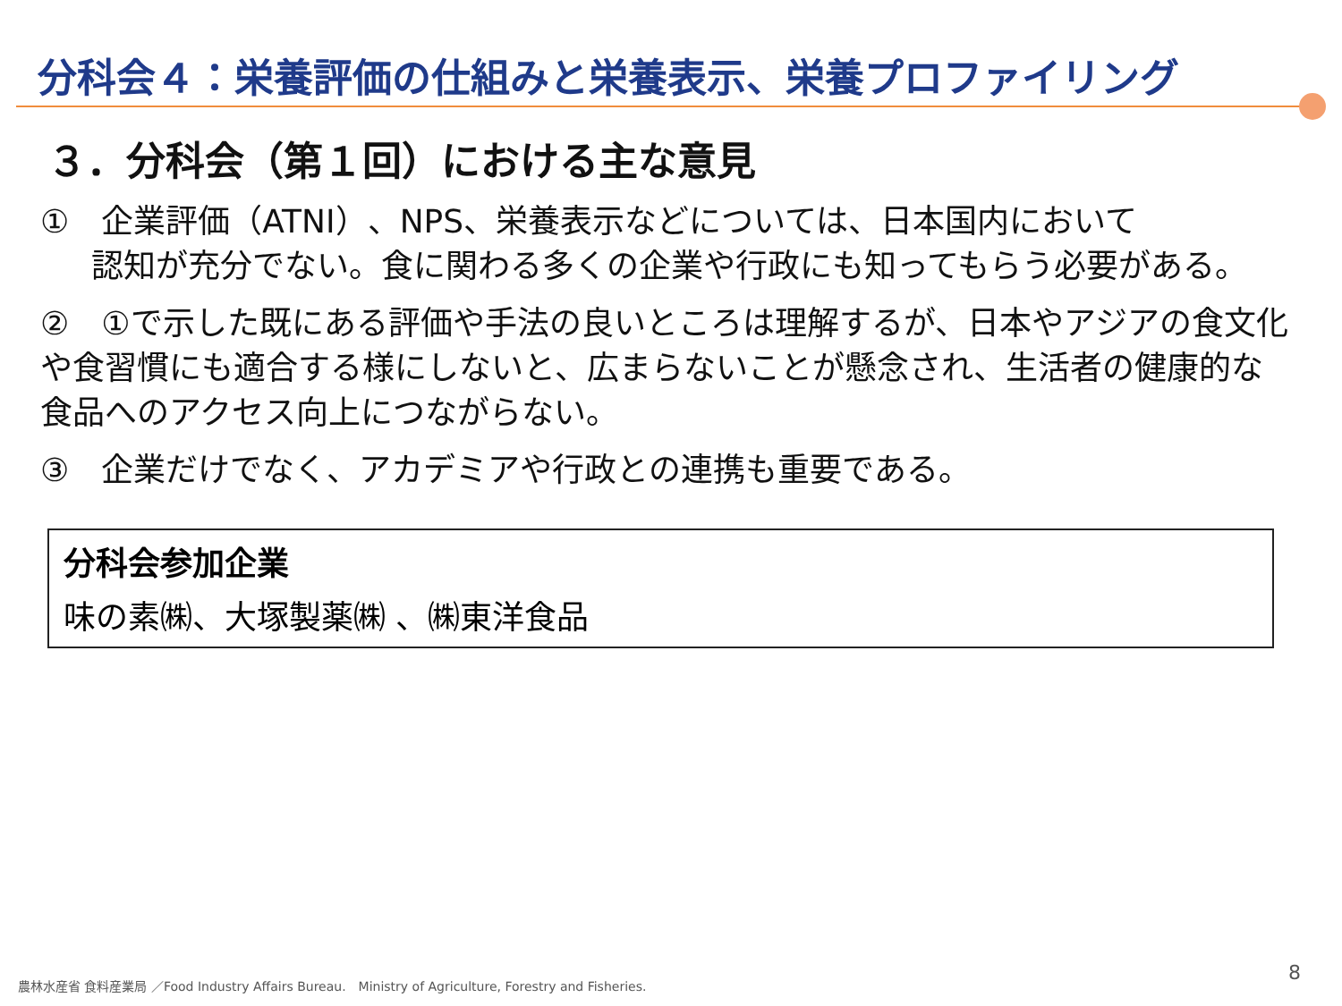分科会４：栄養評価の仕組みと栄養表示、栄養プロファイリング
３．分科会（第１回）における主な意見
①　企業評価（ATNI）、NPS、栄養表示などについては、日本国内において
認知が充分でない。食に関わる多くの企業や行政にも知ってもらう必要がある。
②　①で示した既にある評価や手法の良いところは理解するが、日本やアジアの食文化や食習慣にも適合する様にしないと、広まらないことが懸念され、生活者の健康的な食品へのアクセス向上につながらない。
③　企業だけでなく、アカデミアや行政との連携も重要である。
分科会参加企業
味の素㈱、大塚製薬㈱ 、㈱東洋食品
農林水産省 食料産業局 ／Food Industry Affairs Bureau.　Ministry of Agriculture, Forestry and Fisheries.
8